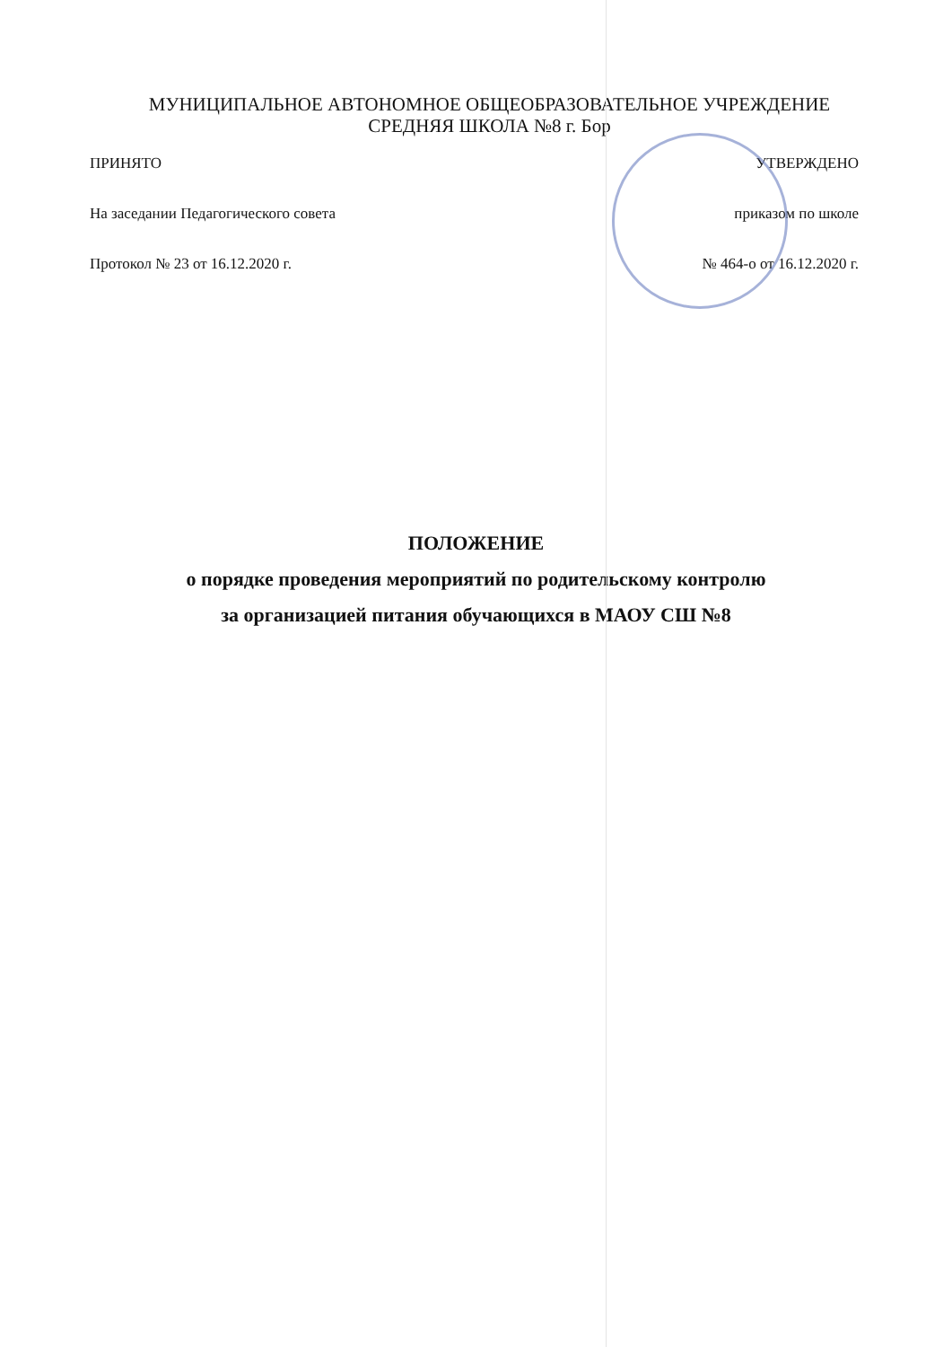МУНИЦИПАЛЬНОЕ АВТОНОМНОЕ ОБЩЕОБРАЗОВАТЕЛЬНОЕ УЧРЕЖДЕНИЕ
СРЕДНЯЯ ШКОЛА №8 г. Бор
ПРИНЯТО
На заседании Педагогического совета
Протокол № 23 от 16.12.2020 г.
УТВЕРЖДЕНО
приказом по школе
№ 464-о от 16.12.2020 г.
ПОЛОЖЕНИЕ
о порядке проведения мероприятий по родительскому контролю
за организацией питания обучающихся в МАОУ СШ №8